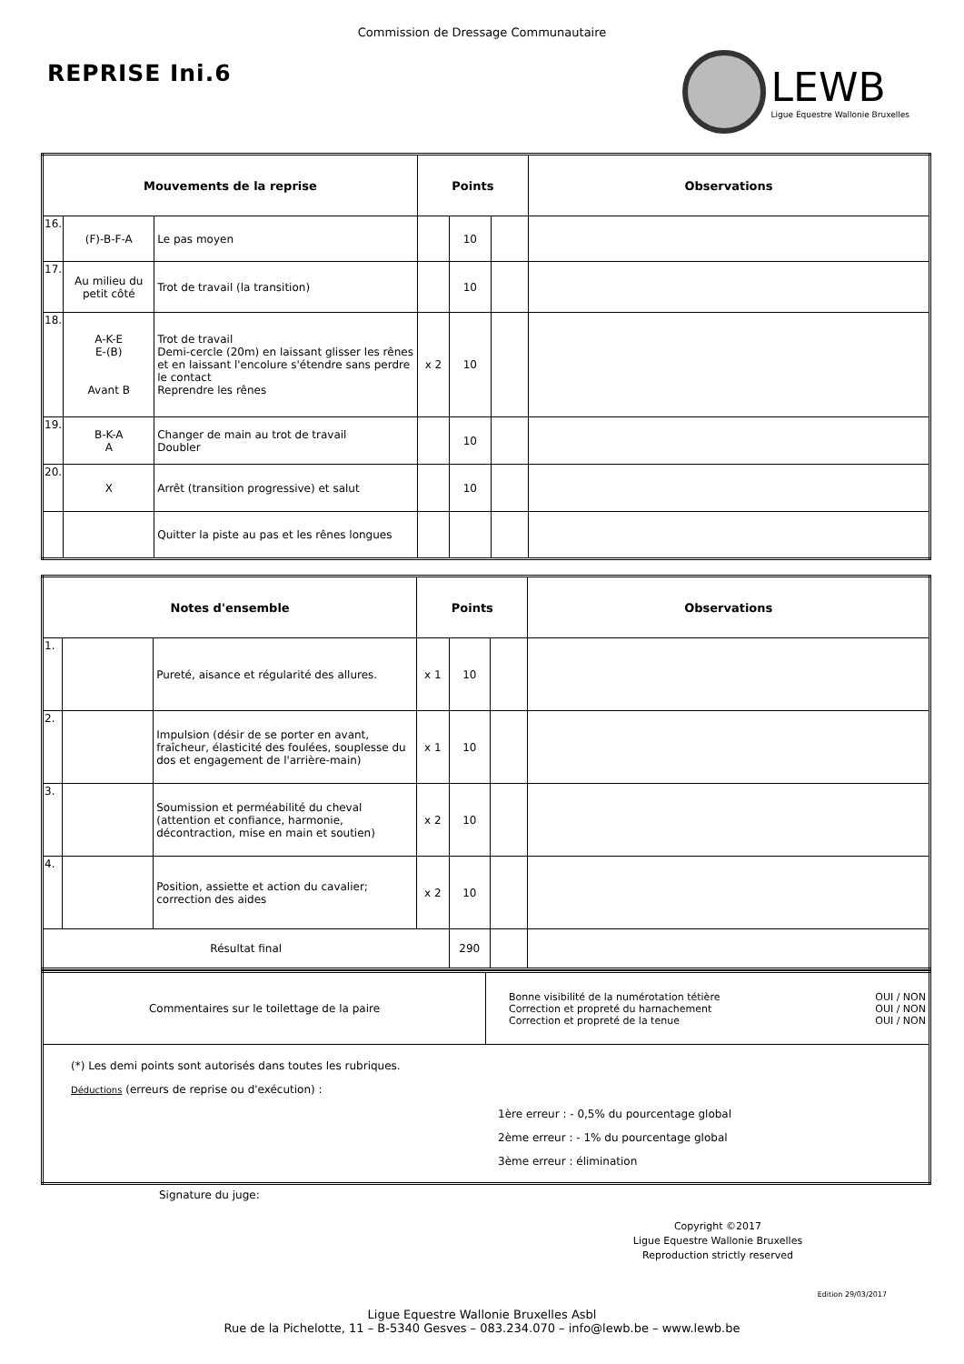Commission de Dressage Communautaire
REPRISE Ini.6
LEWB
Ligue Équestre Wallonie Bruxelles
| Mouvements de la reprise | | | Points | | | Observations |
| --- | --- | --- | --- | --- | --- | --- |
| 16. | (F)-B-F-A | Le pas moyen | | 10 | | |
| 17. | Au milieu du petit côté | Trot de travail (la transition) | | 10 | | |
| 18. | A-K-E E-(B) Avant B | Trot de travail Demi-cercle (20m) en laissant glisser les rênes et en laissant l'encolure s'étendre sans perdre le contact Reprendre les rênes | x 2 | 10 | | |
| 19. | B-K-A A | Changer de main au trot de travail Doubler | | 10 | | |
| 20. | X | Arrêt (transition progressive) et salut | | 10 | | |
| | | Quitter la piste au pas et les rênes longues | | | | |
| Notes d'ensemble | | | Points | | | Observations |
| --- | --- | --- | --- | --- | --- | --- |
| 1. | | Pureté, aisance et régularité des allures. | x 1 | 10 | | |
| 2. | | Impulsion (désir de se porter en avant, fraîcheur, élasticité des foulées, souplesse du dos et engagement de l'arrière-main) | x 1 | 10 | | |
| 3. | | Soumission et perméabilité du cheval (attention et confiance, harmonie, décontraction, mise en main et soutien) | x 2 | 10 | | |
| 4. | | Position, assiette et action du cavalier; correction des aides | x 2 | 10 | | |
| Résultat final | | | | 290 | | |
| Commentaires sur le toilettage de la paire | Bonne visibilité de la numérotation tétière OUI / NON Correction et propreté du harnachement OUI / NON Correction et propreté de la tenue OUI / NON |
| (*) Les demi points sont autorisés dans toutes les rubriques. Déductions (erreurs de reprise ou d'exécution) : 1ère erreur : - 0,5% du pourcentage global 2ème erreur : - 1% du pourcentage global 3ème erreur : élimination | |
Signature du juge:
Copyright ©2017
Ligue Equestre Wallonie Bruxelles
Reproduction strictly reserved
Edition 29/03/2017
Ligue Equestre Wallonie Bruxelles Asbl
Rue de la Pichelotte, 11 – B-5340 Gesves – 083.234.070 – info@lewb.be – www.lewb.be